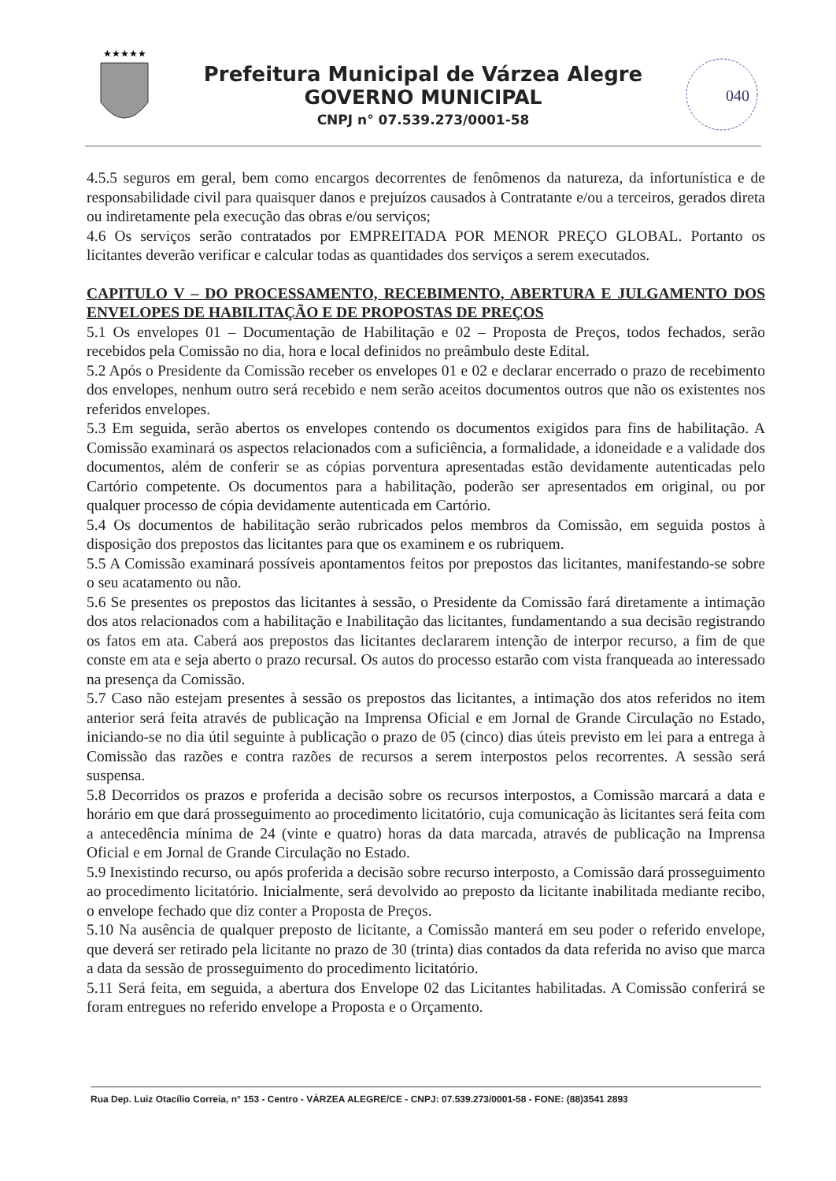★★★★★
Prefeitura Municipal de Várzea Alegre
GOVERNO MUNICIPAL
CNPJ n° 07.539.273/0001-58
040
4.5.5 seguros em geral, bem como encargos decorrentes de fenômenos da natureza, da infortunística e de responsabilidade civil para quaisquer danos e prejuízos causados à Contratante e/ou a terceiros, gerados direta ou indiretamente pela execução das obras e/ou serviços;
4.6 Os serviços serão contratados por EMPREITADA POR MENOR PREÇO GLOBAL. Portanto os licitantes deverão verificar e calcular todas as quantidades dos serviços a serem executados.
CAPITULO V – DO PROCESSAMENTO, RECEBIMENTO, ABERTURA E JULGAMENTO DOS ENVELOPES DE HABILITAÇÃO E DE PROPOSTAS DE PREÇOS
5.1 Os envelopes 01 – Documentação de Habilitação e 02 – Proposta de Preços, todos fechados, serão recebidos pela Comissão no dia, hora e local definidos no preâmbulo deste Edital.
5.2 Após o Presidente da Comissão receber os envelopes 01 e 02 e declarar encerrado o prazo de recebimento dos envelopes, nenhum outro será recebido e nem serão aceitos documentos outros que não os existentes nos referidos envelopes.
5.3 Em seguida, serão abertos os envelopes contendo os documentos exigidos para fins de habilitação. A Comissão examinará os aspectos relacionados com a suficiência, a formalidade, a idoneidade e a validade dos documentos, além de conferir se as cópias porventura apresentadas estão devidamente autenticadas pelo Cartório competente. Os documentos para a habilitação, poderão ser apresentados em original, ou por qualquer processo de cópia devidamente autenticada em Cartório.
5.4 Os documentos de habilitação serão rubricados pelos membros da Comissão, em seguida postos à disposição dos prepostos das licitantes para que os examinem e os rubriquem.
5.5 A Comissão examinará possíveis apontamentos feitos por prepostos das licitantes, manifestando-se sobre o seu acatamento ou não.
5.6 Se presentes os prepostos das licitantes à sessão, o Presidente da Comissão fará diretamente a intimação dos atos relacionados com a habilitação e Inabilitação das licitantes, fundamentando a sua decisão registrando os fatos em ata. Caberá aos prepostos das licitantes declararem intenção de interpor recurso, a fim de que conste em ata e seja aberto o prazo recursal. Os autos do processo estarão com vista franqueada ao interessado na presença da Comissão.
5.7 Caso não estejam presentes à sessão os prepostos das licitantes, a intimação dos atos referidos no item anterior será feita através de publicação na Imprensa Oficial e em Jornal de Grande Circulação no Estado, iniciando-se no dia útil seguinte à publicação o prazo de 05 (cinco) dias úteis previsto em lei para a entrega à Comissão das razões e contra razões de recursos a serem interpostos pelos recorrentes. A sessão será suspensa.
5.8 Decorridos os prazos e proferida a decisão sobre os recursos interpostos, a Comissão marcará a data e horário em que dará prosseguimento ao procedimento licitatório, cuja comunicação às licitantes será feita com a antecedência mínima de 24 (vinte e quatro) horas da data marcada, através de publicação na Imprensa Oficial e em Jornal de Grande Circulação no Estado.
5.9 Inexistindo recurso, ou após proferida a decisão sobre recurso interposto, a Comissão dará prosseguimento ao procedimento licitatório. Inicialmente, será devolvido ao preposto da licitante inabilitada mediante recibo, o envelope fechado que diz conter a Proposta de Preços.
5.10 Na ausência de qualquer preposto de licitante, a Comissão manterá em seu poder o referido envelope, que deverá ser retirado pela licitante no prazo de 30 (trinta) dias contados da data referida no aviso que marca a data da sessão de prosseguimento do procedimento licitatório.
5.11 Será feita, em seguida, a abertura dos Envelope 02 das Licitantes habilitadas. A Comissão conferirá se foram entregues no referido envelope a Proposta e o Orçamento.
Rua Dep. Luiz Otacílio Correia, n° 153 - Centro - VÁRZEA ALEGRE/CE - CNPJ: 07.539.273/0001-58 - FONE: (88)3541 2893